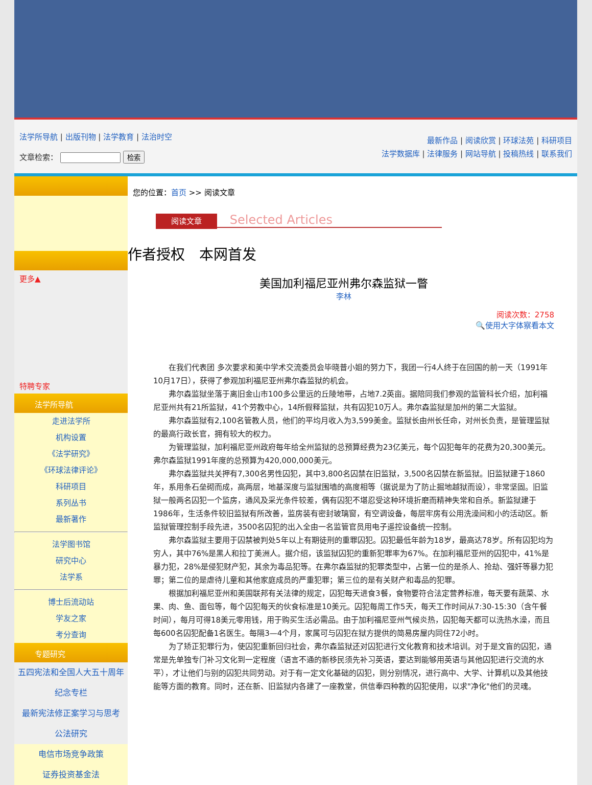法学所导航 | 出版刊物 | 法学教育 | 法治时空
文章检索： 检索
最新作品 | 阅读欣赏 | 环球法苑 | 科研项目
法学数据库 | 法律服务 | 网站导航 | 投稿热线 | 联系我们
更多▲
特聘专家
法学所导航
走进法学所
机构设置
《法学研究》
《环球法律评论》
科研项目
系列丛书
最新著作
法学图书馆
研究中心
法学系
博士后流动站
学友之家
考分查询
专题研究
五四宪法和全国人大五十周年纪念专栏
最新宪法修正案学习与思考
公法研究
电信市场竞争政策
证券投资基金法
您的位置：首页 >> 阅读文章
阅读文章 Selected Articles
作者授权　本网首发
美国加利福尼亚州弗尔森监狱一瞥
李林
阅读次数：2758
🔍使用大字体察看本文
在我们代表团 多次要求和美中学术交流委员会毕晓普小姐的努力下，我团一行4人终于在回国的前一天（1991年10月17日），获得了参观加利福尼亚州弗尔森监狱的机会。
弗尔森监狱坐落于离旧金山市100多公里远的丘陵地带，占地7.2英亩。据陪同我们参观的监管科长介绍，加利福尼亚州共有21所监狱，41个劳教中心，14所假释监狱，共有囚犯10万人。弗尔森监狱是加州的第二大监狱。
弗尔森监狱有2,100名管教人员，他们的平均月收入为3,599美金。监狱长由州长任命，对州长负责，是管理监狱的最高行政长官，拥有较大的权力。
为管理监狱，加利福尼亚州政府每年给全州监狱的总预算经费为23亿美元，每个囚犯每年的花费为20,300美元。弗尔森监狱1991年度的总预算为420,000,000美元。
弗尔森监狱共关押有7,300名男性囚犯，其中3,800名囚禁在旧监狱，3,500名囚禁在新监狱。旧监狱建于1860年，系用条石垒砌而成，高两层，地基深度与监狱围墙的高度相等（据说是为了防止掘地越狱而设），非常坚固。旧监狱一般两名囚犯一个监房，通风及采光条件较差，偶有囚犯不堪忍受这种环境折磨而精神失常和自杀。新监狱建于1986年，生活条件较旧监狱有所改善，监房装有密封玻璃窗，有空调设备，每层牢房有公用洗澡间和小的活动区。新监狱管理控制手段先进，3500名囚犯的出入全由一名监管官员用电子遥控设备统一控制。
弗尔森监狱主要用于囚禁被判处5年以上有期徒刑的重罪囚犯。囚犯最低年龄为18岁，最高达78岁。所有囚犯均为穷人，其中76%是黑人和拉丁美洲人。据介绍，该监狱囚犯的重新犯罪率为67%。在加利福尼亚州的囚犯中，41%是暴力犯，28%是侵犯财产犯，其余为毒品犯等。在弗尔森监狱的犯罪类型中，占第一位的是杀人、抢劫、强奸等暴力犯罪；第二位的是虐待儿童和其他家庭成员的严重犯罪；第三位的是有关财产和毒品的犯罪。
根据加利福尼亚州和美国联邦有关法律的规定，囚犯每天进食3餐，食物要符合法定营养标准，每天要有蔬菜、水果、肉、鱼、面包等，每个囚犯每天的伙食标准是10美元。囚犯每周工作5天，每天工作时间从7:30-15:30（含午餐时间），每月可得18美元零用钱，用于购买生活必需品。由于加利福尼亚州气候炎热，囚犯每天都可以洗热水澡，而且每600名囚犯配备1名医生。每隔3—4个月，家属可与囚犯在狱方提供的简易房屋内同住72小时。
为了矫正犯罪行为，使囚犯重新回归社会，弗尔森监狱还对囚犯进行文化教育和技术培训。对于是文盲的囚犯，通常是先单独专门补习文化到一定程度（语言不通的新移民须先补习英语，要达到能够用英语与其他囚犯进行交流的水平），才让他们与别的囚犯共同劳动。对于有一定文化基础的囚犯，则分别情况，进行高中、大学、计算机以及其他技能等方面的教育。同时，还在新、旧监狱内各建了一座教堂，供信奉四种教的囚犯使用，以求"净化"他们的灵魂。